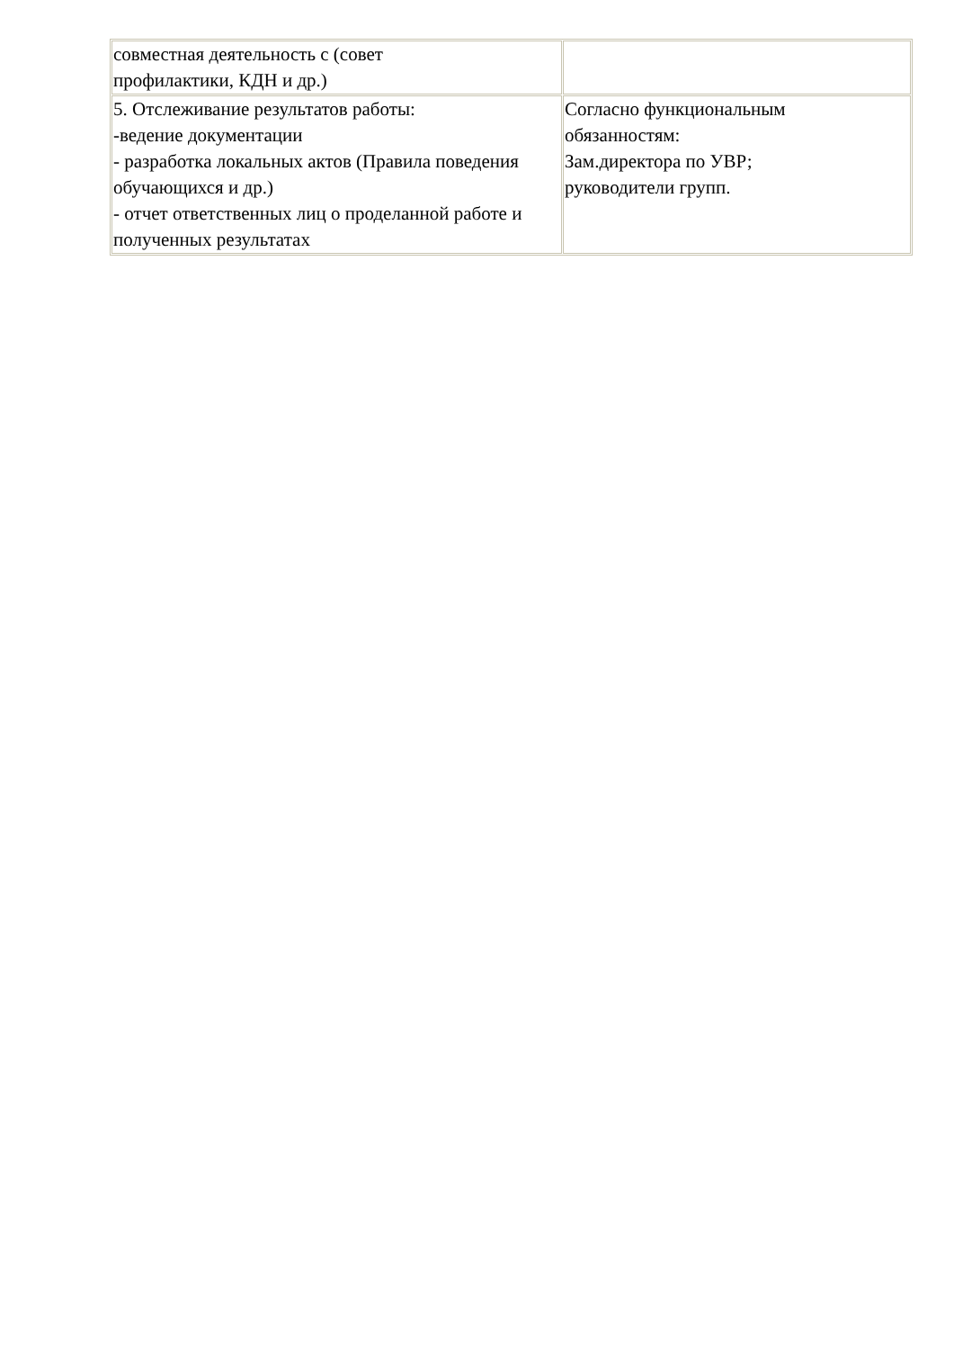| совместная деятельность с (совет профилактики, КДН и др.) | |
| 5. Отслеживание результатов работы: -ведение документации - разработка локальных актов (Правила поведения обучающихся и др.) - отчет ответственных лиц о проделанной работе и полученных результатах | Согласно функциональным обязанностям: Зам.директора по УВР; руководители групп. |